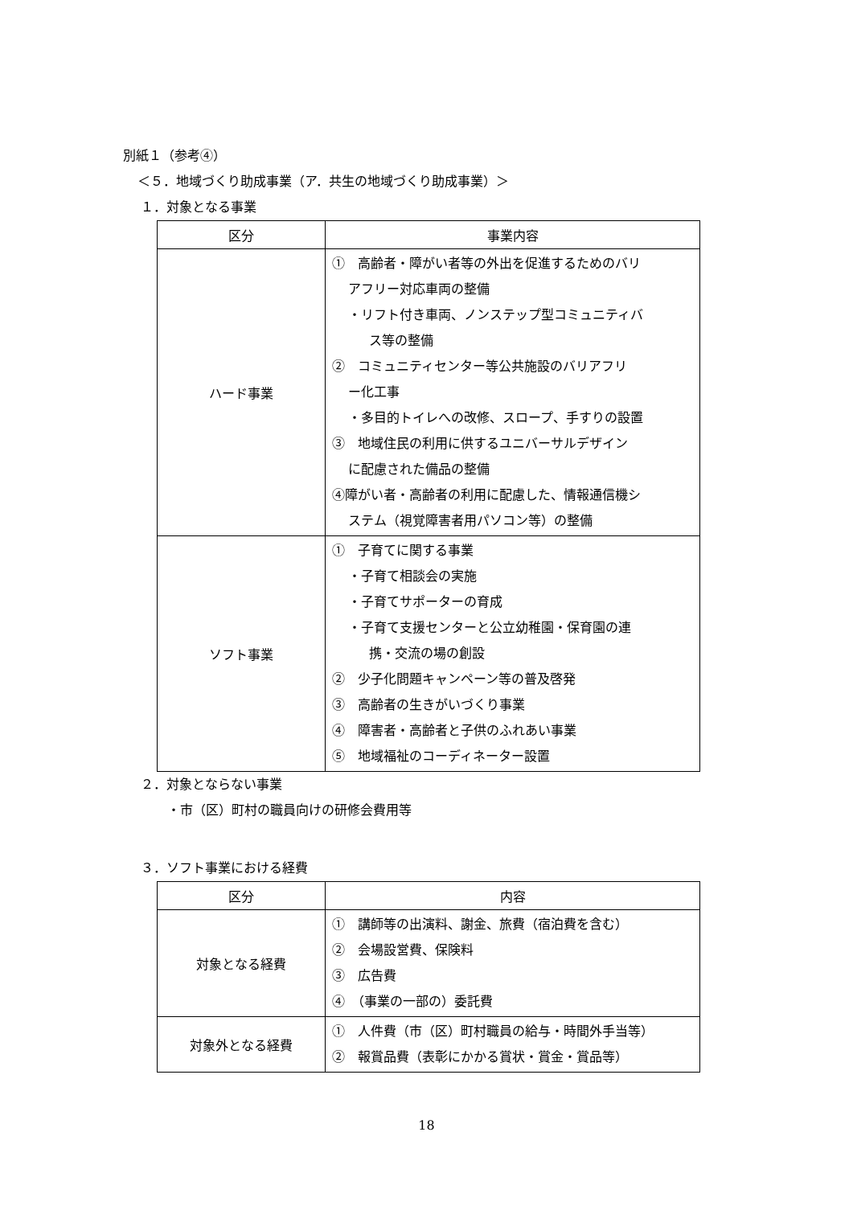別紙１（参考④）
＜５．地域づくり助成事業（ア．共生の地域づくり助成事業）＞
１．対象となる事業
| 区分 | 事業内容 |
| --- | --- |
| ハード事業 | ① 高齢者・障がい者等の外出を促進するためのバリ アフリー対応車両の整備 ・リフト付き車両、ノンステップ型コミュニティバ ス等の整備 ② コミュニティセンター等公共施設のバリアフリ ー化工事 ・多目的トイレへの改修、スロープ、手すりの設置 ③ 地域住民の利用に供するユニバーサルデザイン に配慮された備品の整備 ④障がい者・高齢者の利用に配慮した、情報通信機シ ステム（視覚障害者用パソコン等）の整備 |
| ソフト事業 | ① 子育てに関する事業 ・子育て相談会の実施 ・子育てサポーターの育成 ・子育て支援センターと公立幼稚園・保育園の連 携・交流の場の創設 ② 少子化問題キャンペーン等の普及啓発 ③ 高齢者の生きがいづくり事業 ④ 障害者・高齢者と子供のふれあい事業 ⑤ 地域福祉のコーディネーター設置 |
２．対象とならない事業
・市（区）町村の職員向けの研修会費用等
３．ソフト事業における経費
| 区分 | 内容 |
| --- | --- |
| 対象となる経費 | ① 講師等の出演料、謝金、旅費（宿泊費を含む） ② 会場設営費、保険料 ③ 広告費 ④ （事業の一部の）委託費 |
| 対象外となる経費 | ① 人件費（市（区）町村職員の給与・時間外手当等） ② 報賞品費（表彰にかかる賞状・賞金・賞品等） |
18